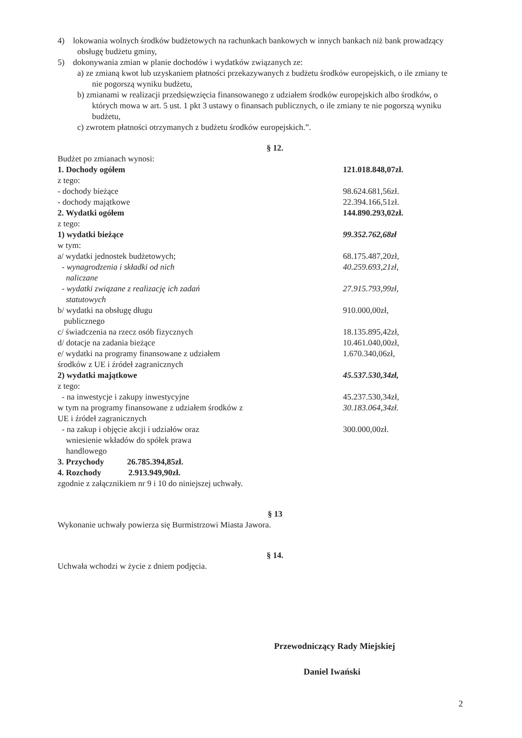4) lokowania wolnych środków budżetowych na rachunkach bankowych w innych bankach niż bank prowadzący obsługę budżetu gminy,
5) dokonywania zmian w planie dochodów i wydatków związanych ze:
a) ze zmianą kwot lub uzyskaniem płatności przekazywanych z budżetu środków europejskich, o ile zmiany te nie pogorszą wyniku budżetu,
b) zmianami w realizacji przedsięwzięcia finansowanego z udziałem środków europejskich albo środków, o których mowa w art. 5 ust. 1 pkt 3 ustawy o finansach publicznych, o ile zmiany te nie pogorszą wyniku budżetu,
c) zwrotem płatności otrzymanych z budżetu środków europejskich.”.
§ 12.
| Budżet po zmianach wynosi: | |
| 1. Dochody ogółem | 121.018.848,07zł. |
| z tego: | |
| - dochody bieżące | 98.624.681,56zł. |
| - dochody majątkowe | 22.394.166,51zł. |
| 2. Wydatki ogółem | 144.890.293,02zł. |
| z tego: | |
| 1) wydatki bieżące | 99.352.762,68zł |
| w tym: | |
| a/ wydatki jednostek budżetowych; | 68.175.487,20zł, |
| - wynagrodzenia i składki od nich naliczane | 40.259.693,21zł, |
| - wydatki związane z realizację ich zadań statutowych | 27.915.793,99zł, |
| b/ wydatki na obsługę długu publicznego | 910.000,00zł, |
| c/ świadczenia na rzecz osób fizycznych | 18.135.895,42zł, |
| d/ dotacje na zadania bieżące | 10.461.040,00zł, |
| e/ wydatki na programy finansowane z udziałem środków z UE i źródeł zagranicznych | 1.670.340,06zł, |
| 2) wydatki majątkowe | 45.537.530,34zł, |
| z tego: | |
| - na inwestycje i zakupy inwestycyjne | 45.237.530,34zł, |
| w tym na programy finansowane z udziałem środków z UE i źródeł zagranicznych | 30.183.064,34zł. |
| - na zakup i objęcie akcji i udziałów oraz wniesienie wkładów do spółek prawa handlowego | 300.000,00zł. |
3. Przychody 26.785.394,85zł.
4. Rozchody 2.913.949,90zł.
zgodnie z załącznikiem nr 9 i 10 do niniejszej uchwały.
§ 13
Wykonanie uchwały powierza się Burmistrzowi Miasta Jawora.
§ 14.
Uchwała wchodzi w życie z dniem podjęcia.
Przewodniczący Rady Miejskiej
Daniel Iwański
2